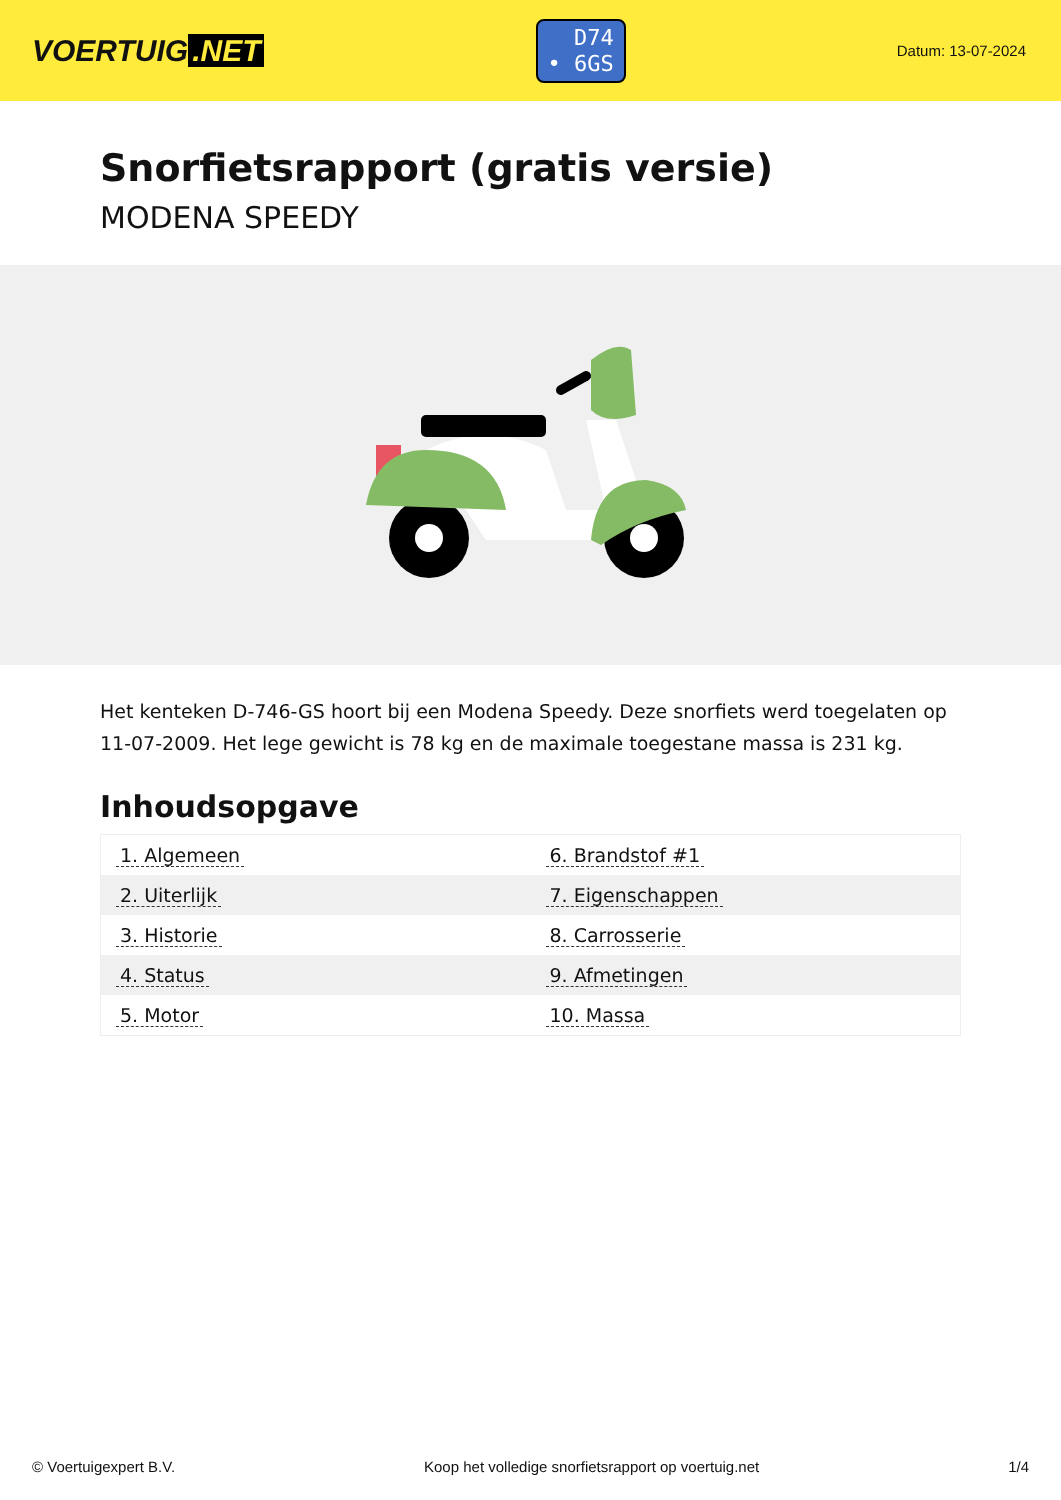VOERTUIG.NET
D74
• 6GS
Datum: 13-07-2024
Snorfietsrapport (gratis versie)
MODENA SPEEDY
Het kenteken D-746-GS hoort bij een Modena Speedy. Deze snorfiets werd toegelaten op 11-07-2009. Het lege gewicht is 78 kg en de maximale toegestane massa is 231 kg.
Inhoudsopgave
| 1. Algemeen | 6. Brandstof #1 |
| 2. Uiterlijk | 7. Eigenschappen |
| 3. Historie | 8. Carrosserie |
| 4. Status | 9. Afmetingen |
| 5. Motor | 10. Massa |
© Voertuigexpert B.V. Koop het volledige snorfietsrapport op voertuig.net 1/4